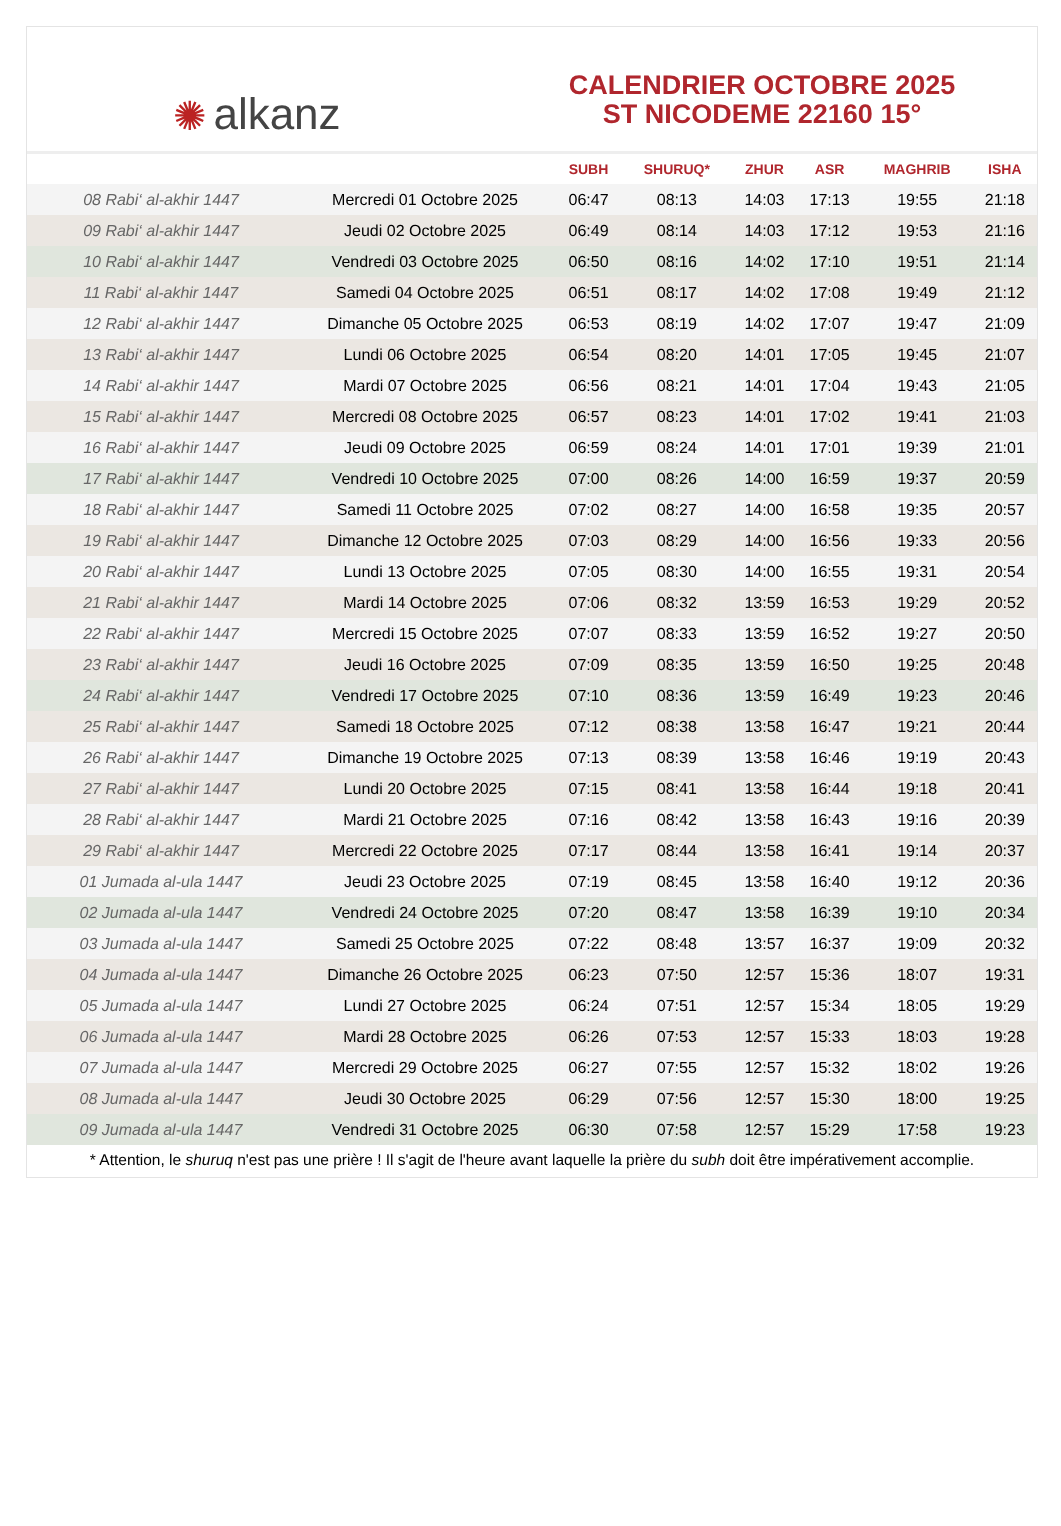✺ alkanz
CALENDRIER OCTOBRE 2025
ST NICODEME 22160 15°
| | | SUBH | SHURUQ* | ZHUR | ASR | MAGHRIB | ISHA |
| --- | --- | --- | --- | --- | --- | --- | --- |
| 08 Rabi‘ al-akhir 1447 | Mercredi 01 Octobre 2025 | 06:47 | 08:13 | 14:03 | 17:13 | 19:55 | 21:18 |
| 09 Rabi‘ al-akhir 1447 | Jeudi 02 Octobre 2025 | 06:49 | 08:14 | 14:03 | 17:12 | 19:53 | 21:16 |
| 10 Rabi‘ al-akhir 1447 | Vendredi 03 Octobre 2025 | 06:50 | 08:16 | 14:02 | 17:10 | 19:51 | 21:14 |
| 11 Rabi‘ al-akhir 1447 | Samedi 04 Octobre 2025 | 06:51 | 08:17 | 14:02 | 17:08 | 19:49 | 21:12 |
| 12 Rabi‘ al-akhir 1447 | Dimanche 05 Octobre 2025 | 06:53 | 08:19 | 14:02 | 17:07 | 19:47 | 21:09 |
| 13 Rabi‘ al-akhir 1447 | Lundi 06 Octobre 2025 | 06:54 | 08:20 | 14:01 | 17:05 | 19:45 | 21:07 |
| 14 Rabi‘ al-akhir 1447 | Mardi 07 Octobre 2025 | 06:56 | 08:21 | 14:01 | 17:04 | 19:43 | 21:05 |
| 15 Rabi‘ al-akhir 1447 | Mercredi 08 Octobre 2025 | 06:57 | 08:23 | 14:01 | 17:02 | 19:41 | 21:03 |
| 16 Rabi‘ al-akhir 1447 | Jeudi 09 Octobre 2025 | 06:59 | 08:24 | 14:01 | 17:01 | 19:39 | 21:01 |
| 17 Rabi‘ al-akhir 1447 | Vendredi 10 Octobre 2025 | 07:00 | 08:26 | 14:00 | 16:59 | 19:37 | 20:59 |
| 18 Rabi‘ al-akhir 1447 | Samedi 11 Octobre 2025 | 07:02 | 08:27 | 14:00 | 16:58 | 19:35 | 20:57 |
| 19 Rabi‘ al-akhir 1447 | Dimanche 12 Octobre 2025 | 07:03 | 08:29 | 14:00 | 16:56 | 19:33 | 20:56 |
| 20 Rabi‘ al-akhir 1447 | Lundi 13 Octobre 2025 | 07:05 | 08:30 | 14:00 | 16:55 | 19:31 | 20:54 |
| 21 Rabi‘ al-akhir 1447 | Mardi 14 Octobre 2025 | 07:06 | 08:32 | 13:59 | 16:53 | 19:29 | 20:52 |
| 22 Rabi‘ al-akhir 1447 | Mercredi 15 Octobre 2025 | 07:07 | 08:33 | 13:59 | 16:52 | 19:27 | 20:50 |
| 23 Rabi‘ al-akhir 1447 | Jeudi 16 Octobre 2025 | 07:09 | 08:35 | 13:59 | 16:50 | 19:25 | 20:48 |
| 24 Rabi‘ al-akhir 1447 | Vendredi 17 Octobre 2025 | 07:10 | 08:36 | 13:59 | 16:49 | 19:23 | 20:46 |
| 25 Rabi‘ al-akhir 1447 | Samedi 18 Octobre 2025 | 07:12 | 08:38 | 13:58 | 16:47 | 19:21 | 20:44 |
| 26 Rabi‘ al-akhir 1447 | Dimanche 19 Octobre 2025 | 07:13 | 08:39 | 13:58 | 16:46 | 19:19 | 20:43 |
| 27 Rabi‘ al-akhir 1447 | Lundi 20 Octobre 2025 | 07:15 | 08:41 | 13:58 | 16:44 | 19:18 | 20:41 |
| 28 Rabi‘ al-akhir 1447 | Mardi 21 Octobre 2025 | 07:16 | 08:42 | 13:58 | 16:43 | 19:16 | 20:39 |
| 29 Rabi‘ al-akhir 1447 | Mercredi 22 Octobre 2025 | 07:17 | 08:44 | 13:58 | 16:41 | 19:14 | 20:37 |
| 01 Jumada al-ula 1447 | Jeudi 23 Octobre 2025 | 07:19 | 08:45 | 13:58 | 16:40 | 19:12 | 20:36 |
| 02 Jumada al-ula 1447 | Vendredi 24 Octobre 2025 | 07:20 | 08:47 | 13:58 | 16:39 | 19:10 | 20:34 |
| 03 Jumada al-ula 1447 | Samedi 25 Octobre 2025 | 07:22 | 08:48 | 13:57 | 16:37 | 19:09 | 20:32 |
| 04 Jumada al-ula 1447 | Dimanche 26 Octobre 2025 | 06:23 | 07:50 | 12:57 | 15:36 | 18:07 | 19:31 |
| 05 Jumada al-ula 1447 | Lundi 27 Octobre 2025 | 06:24 | 07:51 | 12:57 | 15:34 | 18:05 | 19:29 |
| 06 Jumada al-ula 1447 | Mardi 28 Octobre 2025 | 06:26 | 07:53 | 12:57 | 15:33 | 18:03 | 19:28 |
| 07 Jumada al-ula 1447 | Mercredi 29 Octobre 2025 | 06:27 | 07:55 | 12:57 | 15:32 | 18:02 | 19:26 |
| 08 Jumada al-ula 1447 | Jeudi 30 Octobre 2025 | 06:29 | 07:56 | 12:57 | 15:30 | 18:00 | 19:25 |
| 09 Jumada al-ula 1447 | Vendredi 31 Octobre 2025 | 06:30 | 07:58 | 12:57 | 15:29 | 17:58 | 19:23 |
* Attention, le shuruq n'est pas une prière ! Il s'agit de l'heure avant laquelle la prière du subh doit être impérativement accomplie.